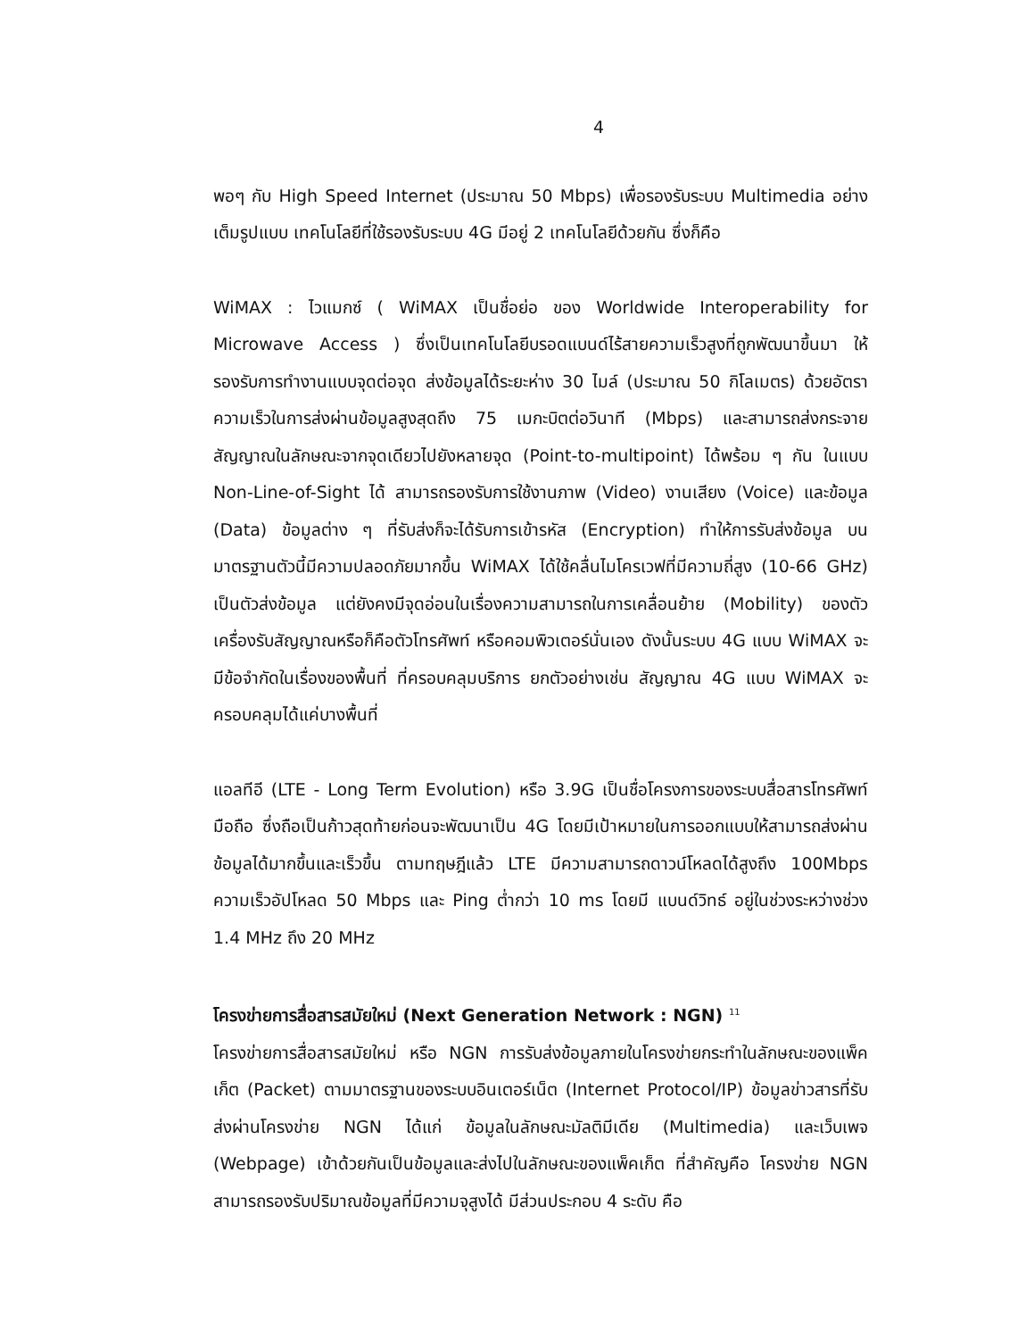4
พอๆ กับ High Speed Internet (ประมาณ 50 Mbps) เพื่อรองรับระบบ Multimedia อย่างเต็มรูปแบบ เทคโนโลยีที่ใช้รองรับระบบ 4G มีอยู่ 2 เทคโนโลยีด้วยกัน ซึ่งก็คือ
WiMAX : ไวแมกซ์ ( WiMAX เป็นชื่อย่อ ของ Worldwide Interoperability for Microwave Access ) ซึ่งเป็นเทคโนโลยีบรอดแบนด์ไร้สายความเร็วสูงที่ถูกพัฒนาขึ้นมา ให้รองรับการทำงานแบบจุดต่อจุด ส่งข้อมูลได้ระยะห่าง 30 ไมล์ (ประมาณ 50 กิโลเมตร) ด้วยอัตราความเร็วในการส่งผ่านข้อมูลสูงสุดถึง 75 เมกะบิตต่อวินาที (Mbps) และสามารถส่งกระจายสัญญาณในลักษณะจากจุดเดียวไปยังหลายจุด (Point-to-multipoint) ได้พร้อม ๆ กัน ในแบบ Non-Line-of-Sight ได้ สามารถรองรับการใช้งานภาพ (Video) งานเสียง (Voice) และข้อมูล (Data) ข้อมูลต่าง ๆ ที่รับส่งก็จะได้รับการเข้ารหัส (Encryption) ทำให้การรับส่งข้อมูล บนมาตรฐานตัวนี้มีความปลอดภัยมากขึ้น WiMAX ได้ใช้คลื่นไมโครเวฟที่มีความถี่สูง (10-66 GHz) เป็นตัวส่งข้อมูล แต่ยังคงมีจุดอ่อนในเรื่องความสามารถในการเคลื่อนย้าย (Mobility) ของตัวเครื่องรับสัญญาณหรือก็คือตัวโทรศัพท์ หรือคอมพิวเตอร์นั่นเอง ดังนั้นระบบ 4G แบบ WiMAX จะมีข้อจำกัดในเรื่องของพื้นที่ ที่ครอบคลุมบริการ ยกตัวอย่างเช่น สัญญาณ 4G แบบ WiMAX จะครอบคลุมได้แค่บางพื้นที่
แอลทีอี (LTE - Long Term Evolution) หรือ 3.9G เป็นชื่อโครงการของระบบสื่อสารโทรศัพท์มือถือ ซึ่งถือเป็นก้าวสุดท้ายก่อนจะพัฒนาเป็น 4G โดยมีเป้าหมายในการออกแบบให้สามารถส่งผ่านข้อมูลได้มากขึ้นและเร็วขึ้น ตามทฤษฎีแล้ว LTE มีความสามารถดาวน์โหลดได้สูงถึง 100Mbps ความเร็วอัปโหลด 50 Mbps และ Ping ต่ำกว่า 10 ms โดยมี แบนด์วิทธ์ อยู่ในช่วงระหว่างช่วง 1.4 MHz ถึง 20 MHz
โครงข่ายการสื่อสารสมัยใหม่ (Next Generation Network : NGN) <sup>11</sup>
โครงข่ายการสื่อสารสมัยใหม่ หรือ NGN การรับส่งข้อมูลภายในโครงข่ายกระทำในลักษณะของแพ็คเก็ต (Packet) ตามมาตรฐานของระบบอินเตอร์เน็ต (Internet Protocol/IP) ข้อมูลข่าวสารที่รับส่งผ่านโครงข่าย NGN ได้แก่ ข้อมูลในลักษณะมัลติมีเดีย (Multimedia) และเว็บเพจ (Webpage) เข้าด้วยกันเป็นข้อมูลและส่งไปในลักษณะของแพ็คเก็ต ที่สำคัญคือ โครงข่าย NGN สามารถรองรับปริมาณข้อมูลที่มีความจุสูงได้ มีส่วนประกอบ 4 ระดับ คือ